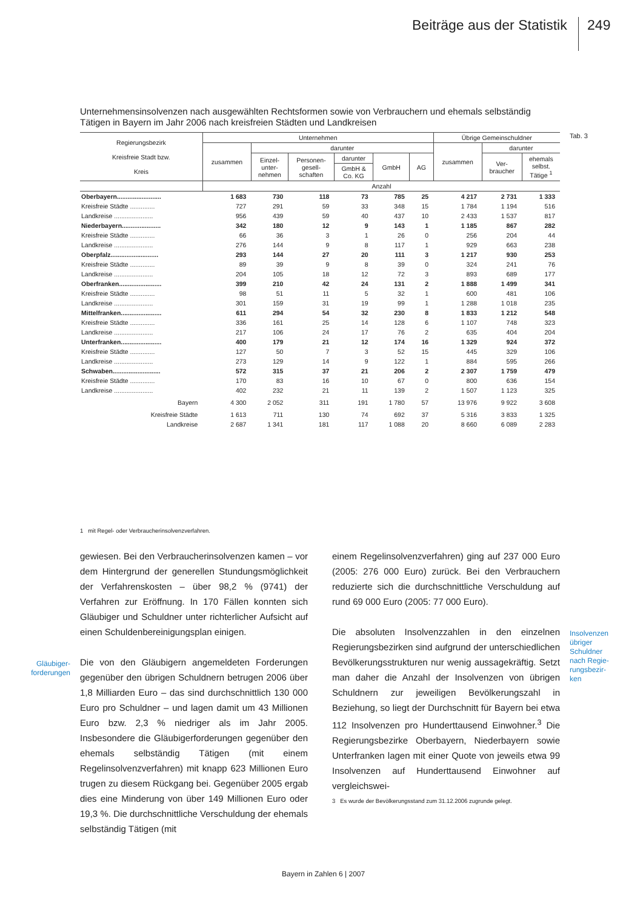Beiträge aus der Statistik 249
Unternehmensinsolvenzen nach ausgewählten Rechtsformen sowie von Verbrauchern und ehemals selbständig Tätigen in Bayern im Jahr 2006 nach kreisfreien Städten und Landkreisen
Tab. 3
| Regierungsbezirk Kreisfreie Stadt bzw. Kreis | Unternehmen | | | | | | Übrige Gemeinschuldner | | |
| --- | --- | --- | --- | --- | --- | --- | --- | --- | --- |
| | zusammen | darunter | | | | | zusammen | darunter | |
| | | Einzel- unter- nehmen | Personen- gesell- schaften | darunter | GmbH | AG | | Ver- braucher | ehemals selbst. Tätige <sup>1</sup> |
| | | | | GmbH & Co. KG | | | | | |
| | Anzahl | | | | | | | | |
| Oberbayern......................... | 1 683 | 730 | 118 | 73 | 785 | 25 | 4 217 | 2 731 | 1 333 |
| Kreisfreie Städte .............. | 727 | 291 | 59 | 33 | 348 | 15 | 1 784 | 1 194 | 516 |
| Landkreise ...................... | 956 | 439 | 59 | 40 | 437 | 10 | 2 433 | 1 537 | 817 |
| Niederbayern...................... | 342 | 180 | 12 | 9 | 143 | 1 | 1 185 | 867 | 282 |
| Kreisfreie Städte .............. | 66 | 36 | 3 | 1 | 26 | 0 | 256 | 204 | 44 |
| Landkreise ...................... | 276 | 144 | 9 | 8 | 117 | 1 | 929 | 663 | 238 |
| Oberpfalz........................... | 293 | 144 | 27 | 20 | 111 | 3 | 1 217 | 930 | 253 |
| Kreisfreie Städte .............. | 89 | 39 | 9 | 8 | 39 | 0 | 324 | 241 | 76 |
| Landkreise ...................... | 204 | 105 | 18 | 12 | 72 | 3 | 893 | 689 | 177 |
| Oberfranken........................ | 399 | 210 | 42 | 24 | 131 | 2 | 1 888 | 1 499 | 341 |
| Kreisfreie Städte .............. | 98 | 51 | 11 | 5 | 32 | 1 | 600 | 481 | 106 |
| Landkreise ...................... | 301 | 159 | 31 | 19 | 99 | 1 | 1 288 | 1 018 | 235 |
| Mittelfranken....................... | 611 | 294 | 54 | 32 | 230 | 8 | 1 833 | 1 212 | 548 |
| Kreisfreie Städte .............. | 336 | 161 | 25 | 14 | 128 | 6 | 1 107 | 748 | 323 |
| Landkreise ...................... | 217 | 106 | 24 | 17 | 76 | 2 | 635 | 404 | 204 |
| Unterfranken....................... | 400 | 179 | 21 | 12 | 174 | 16 | 1 329 | 924 | 372 |
| Kreisfreie Städte .............. | 127 | 50 | 7 | 3 | 52 | 15 | 445 | 329 | 106 |
| Landkreise ...................... | 273 | 129 | 14 | 9 | 122 | 1 | 884 | 595 | 266 |
| Schwaben........................... | 572 | 315 | 37 | 21 | 206 | 2 | 2 307 | 1 759 | 479 |
| Kreisfreie Städte .............. | 170 | 83 | 16 | 10 | 67 | 0 | 800 | 636 | 154 |
| Landkreise ...................... | 402 | 232 | 21 | 11 | 139 | 2 | 1 507 | 1 123 | 325 |
| Bayern | 4 300 | 2 052 | 311 | 191 | 1 780 | 57 | 13 976 | 9 922 | 3 608 |
| Kreisfreie Städte | 1 613 | 711 | 130 | 74 | 692 | 37 | 5 316 | 3 833 | 1 325 |
| Landkreise | 2 687 | 1 341 | 181 | 117 | 1 088 | 20 | 8 660 | 6 089 | 2 283 |
1 mit Regel- oder Verbraucherinsolvenzverfahren.
gewiesen. Bei den Verbraucherinsolvenzen kamen – vor dem Hintergrund der generellen Stundungsmöglichkeit der Verfahrenskosten – über 98,2 % (9741) der Verfahren zur Eröffnung. In 170 Fällen konnten sich Gläubiger und Schuldner unter richterlicher Aufsicht auf einen Schuldenbereinigungsplan einigen.
Die von den Gläubigern angemeldeten Forderungen gegenüber den übrigen Schuldnern betrugen 2006 über 1,8 Milliarden Euro – das sind durchschnittlich 130 000 Euro pro Schuldner – und lagen damit um 43 Millionen Euro bzw. 2,3 % niedriger als im Jahr 2005. Insbesondere die Gläubigerforderungen gegenüber den ehemals selbständig Tätigen (mit einem Regelinsolvenzverfahren) mit knapp 623 Millionen Euro trugen zu diesem Rückgang bei. Gegenüber 2005 ergab dies eine Minderung von über 149 Millionen Euro oder 19,3 %. Die durchschnittliche Verschuldung der ehemals selbständig Tätigen (mit
Gläubiger-
forderungen
einem Regelinsolvenzverfahren) ging auf 237 000 Euro (2005: 276 000 Euro) zurück. Bei den Verbrauchern reduzierte sich die durchschnittliche Verschuldung auf rund 69 000 Euro (2005: 77 000 Euro).
Die absoluten Insolvenzzahlen in den einzelnen Regierungsbezirken sind aufgrund der unterschiedlichen Bevölkerungsstrukturen nur wenig aussagekräftig. Setzt man daher die Anzahl der Insolvenzen von übrigen Schuldnern zur jeweiligen Bevölkerungszahl in Beziehung, so liegt der Durchschnitt für Bayern bei etwa 112 Insolvenzen pro Hunderttausend Einwohner.<sup>3</sup> Die Regierungsbezirke Oberbayern, Niederbayern sowie Unterfranken lagen mit einer Quote von jeweils etwa 99 Insolvenzen auf Hunderttausend Einwohner auf vergleichswei-
Insolvenzen
übriger
Schuldner
nach Regie-
rungsbezir-
ken
3 Es wurde der Bevölkerungsstand zum 31.12.2006 zugrunde gelegt.
Bayern in Zahlen 6 | 2007